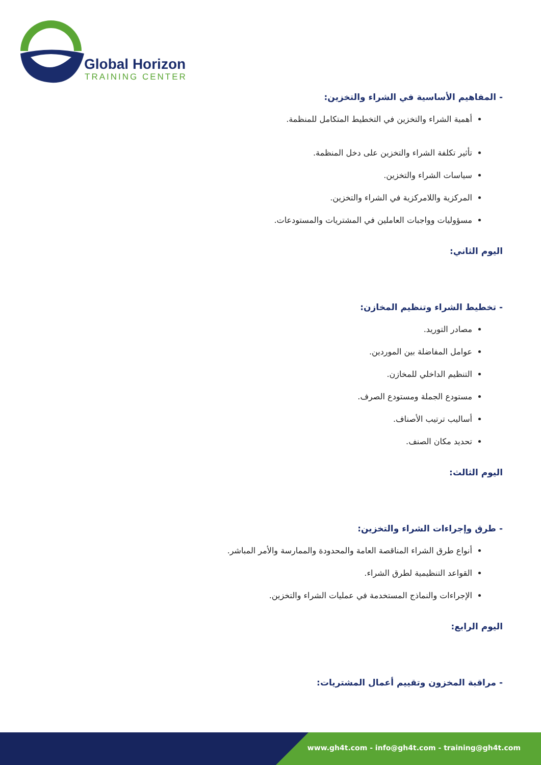Global Horizon
TRAINING CENTER
- المفاهيم الأساسية في الشراء والتخزين:
أهمية الشراء والتخزين في التخطيط المتكامل للمنظمة.
تأثير تكلفة الشراء والتخزين على دخل المنظمة.
سياسات الشراء والتخزين.
المركزية واللامركزية في الشراء والتخزين.
مسؤوليات وواجبات العاملين في المشتريات والمستودعات.
اليوم الثاني:
- تخطيط الشراء وتنظيم المخازن:
مصادر التوريد.
عوامل المفاضلة بين الموردين.
التنظيم الداخلي للمخازن.
مستودع الجملة ومستودع الصرف.
أساليب ترتيب الأصناف.
تحديد مكان الصنف.
اليوم الثالث:
- طرق وإجراءات الشراء والتخزين:
أنواع طرق الشراء المناقصة العامة والمحدودة والممارسة والأمر المباشر.
القواعد التنظيمية لطرق الشراء.
الإجراءات والنماذج المستخدمة في عمليات الشراء والتخزين.
اليوم الرابع:
- مراقبة المخزون وتقييم أعمال المشتريات:
www.gh4t.com - info@gh4t.com - training@gh4t.com